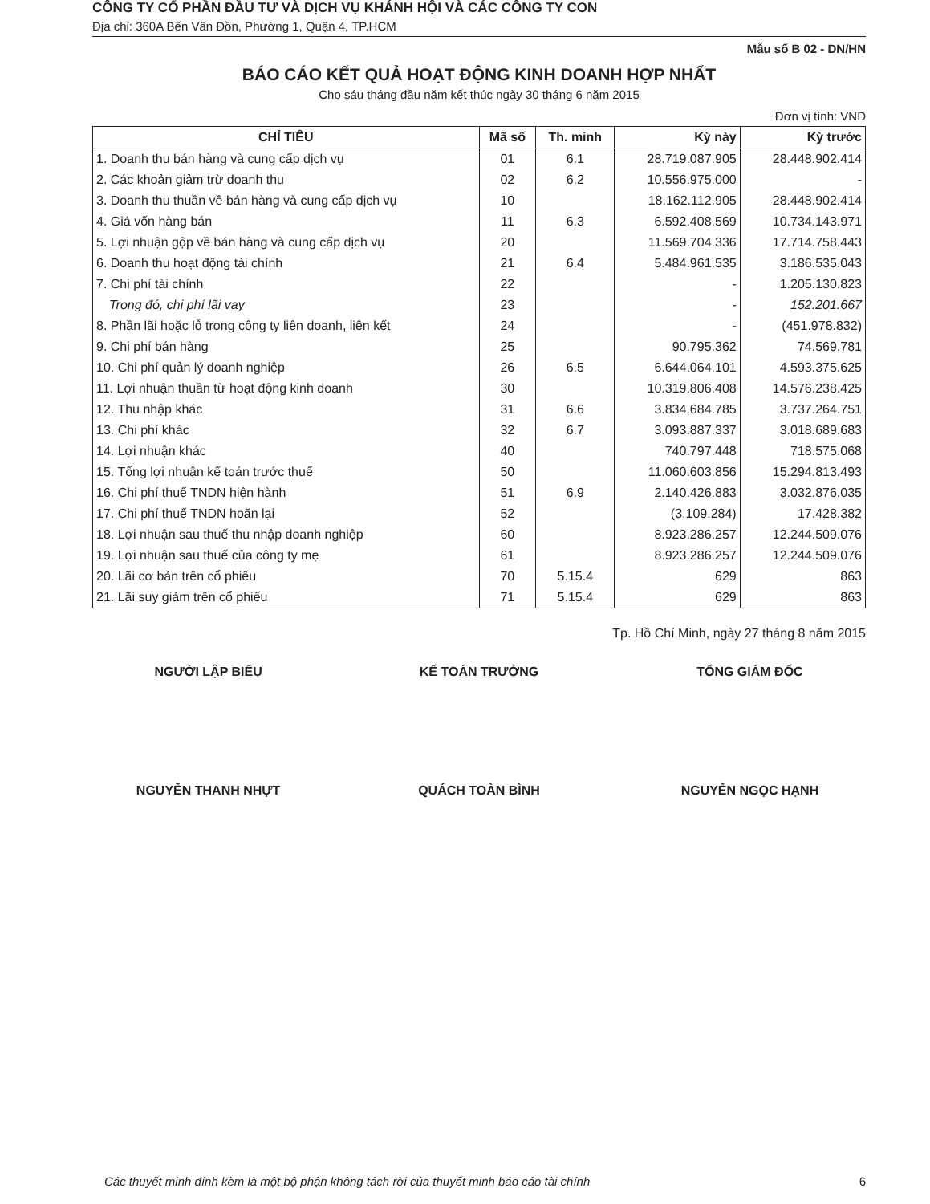CÔNG TY CỔ PHẦN ĐẦU TƯ VÀ DỊCH VỤ KHÁNH HỘI VÀ CÁC CÔNG TY CON
Địa chỉ: 360A Bến Vân Đồn, Phường 1, Quận 4, TP.HCM
Mẫu số B 02 - DN/HN
BÁO CÁO KẾT QUẢ HOẠT ĐỘNG KINH DOANH HỢP NHẤT
Cho sáu tháng đầu năm kết thúc ngày 30 tháng 6 năm 2015
Đơn vị tính: VND
| CHỈ TIÊU | Mã số | Th. minh | Kỳ này | Kỳ trước |
| --- | --- | --- | --- | --- |
| 1. Doanh thu bán hàng và cung cấp dịch vụ | 01 | 6.1 | 28.719.087.905 | 28.448.902.414 |
| 2. Các khoản giảm trừ doanh thu | 02 | 6.2 | 10.556.975.000 | - |
| 3. Doanh thu thuần về bán hàng và cung cấp dịch vụ | 10 | | 18.162.112.905 | 28.448.902.414 |
| 4. Giá vốn hàng bán | 11 | 6.3 | 6.592.408.569 | 10.734.143.971 |
| 5. Lợi nhuận gộp về bán hàng và cung cấp dịch vụ | 20 | | 11.569.704.336 | 17.714.758.443 |
| 6. Doanh thu hoạt động tài chính | 21 | 6.4 | 5.484.961.535 | 3.186.535.043 |
| 7. Chi phí tài chính | 22 | | - | 1.205.130.823 |
| Trong đó, chi phí lãi vay | 23 | | - | 152.201.667 |
| 8. Phần lãi hoặc lỗ trong công ty liên doanh, liên kết | 24 | | - | (451.978.832) |
| 9. Chi phí bán hàng | 25 | | 90.795.362 | 74.569.781 |
| 10. Chi phí quản lý doanh nghiệp | 26 | 6.5 | 6.644.064.101 | 4.593.375.625 |
| 11. Lợi nhuận thuần từ hoạt động kinh doanh | 30 | | 10.319.806.408 | 14.576.238.425 |
| 12. Thu nhập khác | 31 | 6.6 | 3.834.684.785 | 3.737.264.751 |
| 13. Chi phí khác | 32 | 6.7 | 3.093.887.337 | 3.018.689.683 |
| 14. Lợi nhuận khác | 40 | | 740.797.448 | 718.575.068 |
| 15. Tổng lợi nhuận kế toán trước thuế | 50 | | 11.060.603.856 | 15.294.813.493 |
| 16. Chi phí thuế TNDN hiện hành | 51 | 6.9 | 2.140.426.883 | 3.032.876.035 |
| 17. Chi phí thuế TNDN hoãn lại | 52 | | (3.109.284) | 17.428.382 |
| 18. Lợi nhuận sau thuế thu nhập doanh nghiệp | 60 | | 8.923.286.257 | 12.244.509.076 |
| 19. Lợi nhuận sau thuế của công ty mẹ | 61 | | 8.923.286.257 | 12.244.509.076 |
| 20. Lãi cơ bản trên cổ phiếu | 70 | 5.15.4 | 629 | 863 |
| 21. Lãi suy giảm trên cổ phiếu | 71 | 5.15.4 | 629 | 863 |
Tp. Hồ Chí Minh, ngày 27 tháng 8 năm 2015
NGƯỜI LẬP BIỂU
NGUYỄN THANH NHỰT
KẾ TOÁN TRƯỞNG
QUÁCH TOÀN BÌNH
TỔNG GIÁM ĐỐC
NGUYỄN NGỌC HẠNH
Các thuyết minh đính kèm là một bộ phận không tách rời của thuyết minh báo cáo tài chính 6